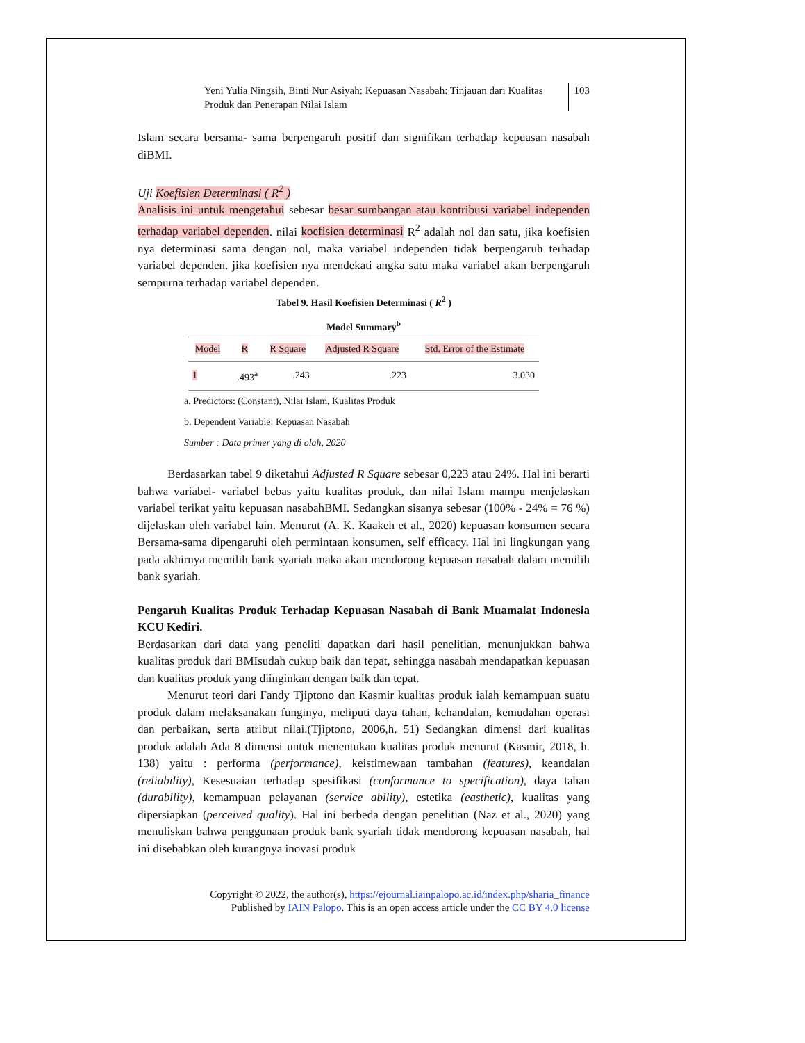Yeni Yulia Ningsih, Binti Nur Asiyah: Kepuasan Nasabah: Tinjauan dari Kualitas Produk dan Penerapan Nilai Islam
103
Islam secara bersama- sama berpengaruh positif dan signifikan terhadap kepuasan nasabah diBMI.
Uji Koefisien Determinasi ( R<sup>2</sup> )
Analisis ini untuk mengetahui sebesar besar sumbangan atau kontribusi variabel independen terhadap variabel dependen. nilai koefisien determinasi R<sup>2</sup> adalah nol dan satu, jika koefisien nya determinasi sama dengan nol, maka variabel independen tidak berpengaruh terhadap variabel dependen. jika koefisien nya mendekati angka satu maka variabel akan berpengaruh sempurna terhadap variabel dependen.
Tabel 9. Hasil Koefisien Determinasi ( R<sup>2</sup> )
Model Summary<sup>b</sup>
| Model | R | R Square | Adjusted R Square | Std. Error of the Estimate |
| --- | --- | --- | --- | --- |
| 1 | .493<sup>a</sup> | .243 | .223 | 3.030 |
a. Predictors: (Constant), Nilai Islam, Kualitas Produk
b. Dependent Variable: Kepuasan Nasabah
Sumber : Data primer yang di olah, 2020
Berdasarkan tabel 9 diketahui Adjusted R Square sebesar 0,223 atau 24%. Hal ini berarti bahwa variabel- variabel bebas yaitu kualitas produk, dan nilai Islam mampu menjelaskan variabel terikat yaitu kepuasan nasabahBMI. Sedangkan sisanya sebesar (100% - 24% = 76 %) dijelaskan oleh variabel lain. Menurut (A. K. Kaakeh et al., 2020) kepuasan konsumen secara Bersama-sama dipengaruhi oleh permintaan konsumen, self efficacy. Hal ini lingkungan yang pada akhirnya memilih bank syariah maka akan mendorong kepuasan nasabah dalam memilih bank syariah.
Pengaruh Kualitas Produk Terhadap Kepuasan Nasabah di Bank Muamalat Indonesia KCU Kediri.
Berdasarkan dari data yang peneliti dapatkan dari hasil penelitian, menunjukkan bahwa kualitas produk dari BMIsudah cukup baik dan tepat, sehingga nasabah mendapatkan kepuasan dan kualitas produk yang diinginkan dengan baik dan tepat.
Menurut teori dari Fandy Tjiptono dan Kasmir kualitas produk ialah kemampuan suatu produk dalam melaksanakan funginya, meliputi daya tahan, kehandalan, kemudahan operasi dan perbaikan, serta atribut nilai.(Tjiptono, 2006,h. 51) Sedangkan dimensi dari kualitas produk adalah Ada 8 dimensi untuk menentukan kualitas produk menurut (Kasmir, 2018, h. 138) yaitu : performa (performance), keistimewaan tambahan (features), keandalan (reliability), Kesesuaian terhadap spesifikasi (conformance to specification), daya tahan (durability), kemampuan pelayanan (service ability), estetika (easthetic), kualitas yang dipersiapkan (perceived quality). Hal ini berbeda dengan penelitian (Naz et al., 2020) yang menuliskan bahwa penggunaan produk bank syariah tidak mendorong kepuasan nasabah, hal ini disebabkan oleh kurangnya inovasi produk
Copyright © 2022, the author(s), https://ejournal.iainpalopo.ac.id/index.php/sharia_finance
Published by IAIN Palopo. This is an open access article under the CC BY 4.0 license